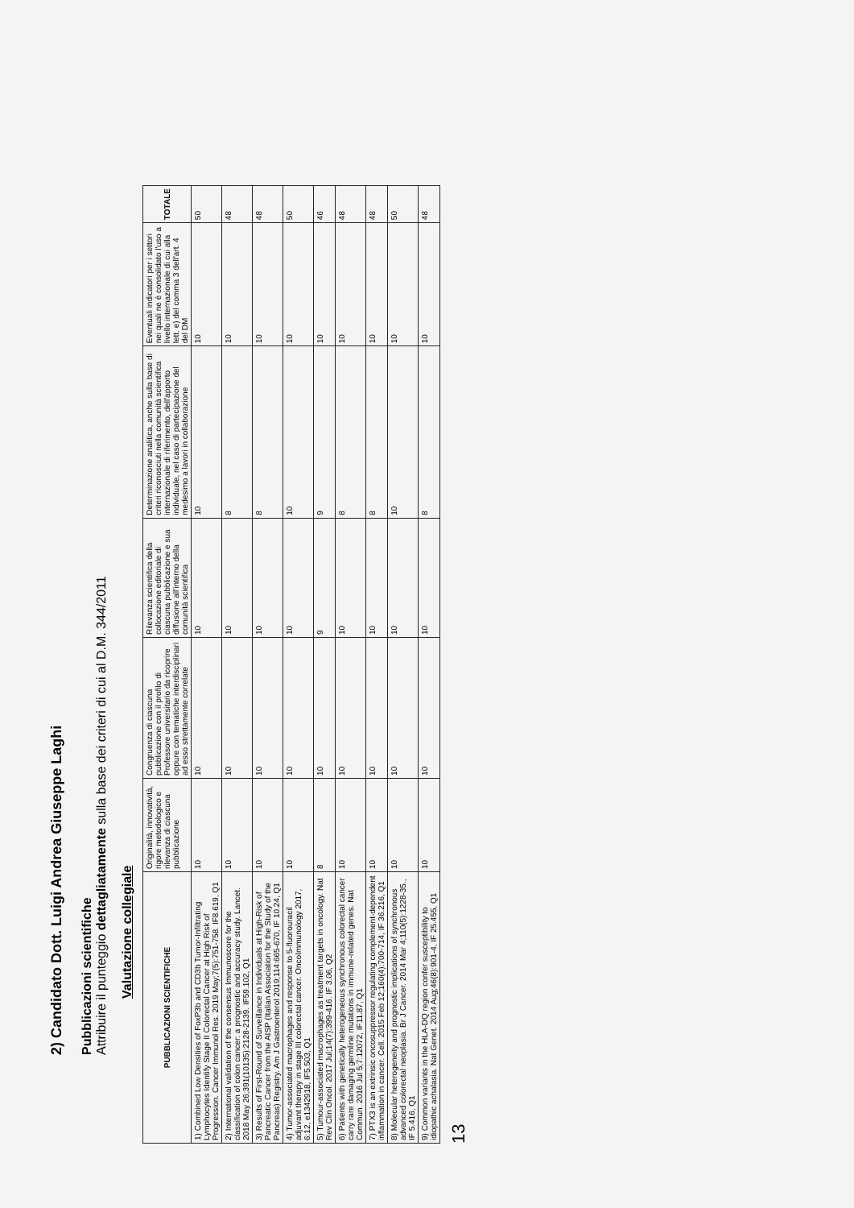2) Candidato Dott. Luigi Andrea Giuseppe Laghi
Pubblicazioni scientifiche
Attribuire il punteggio dettagliatamente sulla base dei criteri di cui al D.M. 344/2011
Valutazione collegiale
| PUBBLICAZIONI SCIENTIFICHE | Originalità, innovatività, rigore metodologico e rilevanza di ciascuna pubblicazione | Congruenza di ciascuna pubblicazione con il profilo di Professore universitario da ricoprire oppure con tematiche interdisciplinari ad esso strettamente correlate | Rilevanza scientifica della collocazione editoriale di ciascuna pubblicazione e sua diffusione all'interno della comunità scientifica | Determinazione analitica, anche sulla base di criteri riconosciuti nella comunità scientifica internazionale di riferimento, dell'apporto individuale, nel caso di partecipazione del medesimo a lavori in collaborazione | Eventuali indicatori per i settori nei quali ne è consolidato l'uso a livello internazionale di cui alla lett. e) del comma 3 dell'art. 4 del DM | TOTALE |
| --- | --- | --- | --- | --- | --- | --- |
| 1) Combined Low Densities of FoxP3b and CD3b Tumor-Infiltrating Lymphocytes Identify Stage II Colorectal Cancer at High Risk of Progression. Cancer Immunol Res. 2019 May;7(5):751-758. IF8.619, Q1 | 10 | 10 | 10 | 10 | 10 | 50 |
| 2) International validation of the consensus Immunoscore for the classification of colon cancer: a prognostic and accuracy study. Lancet. 2018 May 26;391(10135):2128-2139. IF59.102, Q1 | 10 | 10 | 10 | 8 | 10 | 48 |
| 3) Results of First-Round of Surveillance in Individuals at High-Risk of Pancreatic Cancer from the AISP (Italian Association for the Study of the Pancreas) Registry. Am J Gastroenterol 2019;114:665-670, IF 10.24, Q1 | 10 | 10 | 10 | 8 | 10 | 48 |
| 4) Tumor-associated macrophages and response to 5-fluorouracil adjuvant therapy in stage III colorectal cancer. OncoImmunology 2017, 6:12, e1342918, IF5.503, Q1 | 10 | 10 | 10 | 10 | 10 | 50 |
| 5) Tumour-associated macrophages as treatment targets in oncology. Nat Rev Clin Oncol. 2017 Jul;14(7):399-416. IF 3.06, Q2 | 8 | 10 | 9 | 9 | 10 | 46 |
| 6) Patients with genetically heterogeneous synchronous colorectal cancer carry rare damaging germline mutations in immune-related genes. Nat Commun. 2016 Jul 5;7:12072, IF11.87, Q1 | 10 | 10 | 10 | 8 | 10 | 48 |
| 7) PTX3 is an extrinsic oncosuppressor regulating complement-dependent inflammation in cancer. Cell. 2015 Feb 12;160(4):700-714, IF 36.216, Q1 | 10 | 10 | 10 | 8 | 10 | 48 |
| 8) Molecular heterogeneity and prognostic implications of synchronous advanced colorectal neoplasia. Br J Cancer. 2014 Mar 4;110(5):1228-35., IF 5.416, Q1 | 10 | 10 | 10 | 10 | 10 | 50 |
| 9) Common variants in the HLA-DQ region confer susceptibility to idiopathic achalasia. Nat Genet. 2014 Aug;46(8):901-4, IF 25.455, Q1 | 10 | 10 | 10 | 8 | 10 | 48 |
13